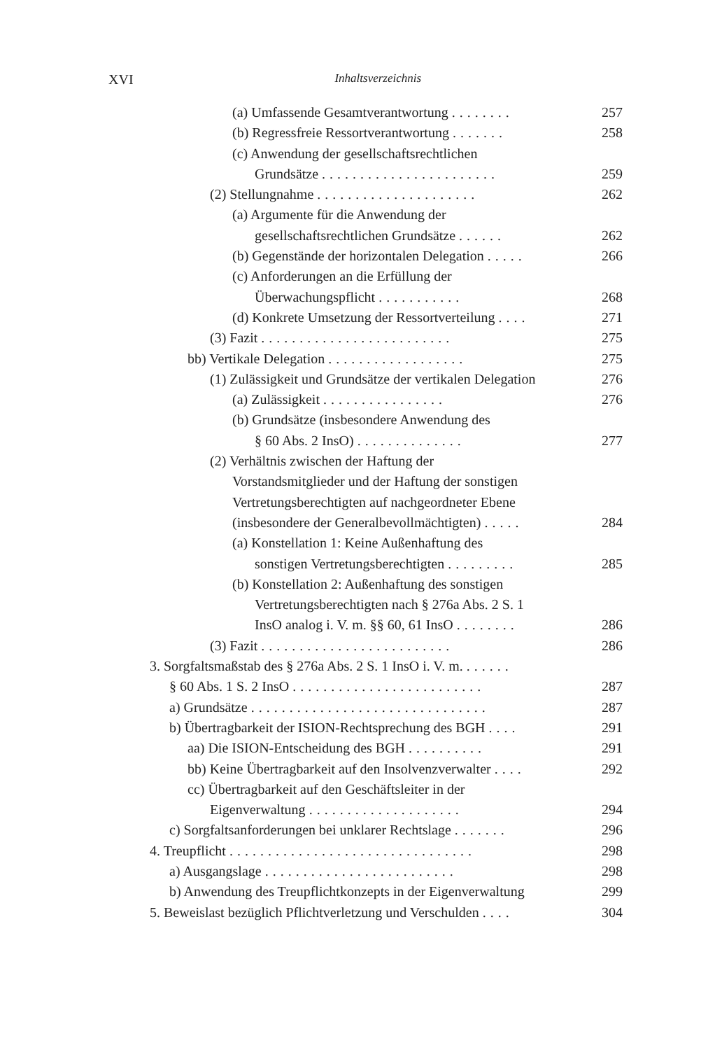XVI
Inhaltsverzeichnis
(a) Umfassende Gesamtverantwortung ........
257
(b) Regressfreie Ressortverantwortung .......
258
(c) Anwendung der gesellschaftsrechtlichen
Grundsätze .......................
259
(2) Stellungnahme .....................
262
(a) Argumente für die Anwendung der
gesellschaftsrechtlichen Grundsätze ......
262
(b) Gegenstände der horizontalen Delegation .....
266
(c) Anforderungen an die Erfüllung der
Überwachungspflicht ...........
268
(d) Konkrete Umsetzung der Ressortverteilung ....
271
(3) Fazit .........................
275
bb) Vertikale Delegation ..................
275
(1) Zulässigkeit und Grundsätze der vertikalen Delegation
276
(a) Zulässigkeit ................
276
(b) Grundsätze (insbesondere Anwendung des
§ 60 Abs. 2 InsO) ..............
277
(2) Verhältnis zwischen der Haftung der
Vorstandsmitglieder und der Haftung der sonstigen
Vertretungsberechtigten auf nachgeordneter Ebene
(insbesondere der Generalbevollmächtigten) .....
284
(a) Konstellation 1: Keine Außenhaftung des
sonstigen Vertretungsberechtigten .........
285
(b) Konstellation 2: Außenhaftung des sonstigen
Vertretungsberechtigten nach § 276a Abs. 2 S. 1
InsO analog i. V. m. §§ 60, 61 InsO ........
286
(3) Fazit .........................
286
3. Sorgfaltsmaßstab des § 276a Abs. 2 S. 1 InsO i. V. m. ......
§ 60 Abs. 1 S. 2 InsO .........................
287
a) Grundsätze ...............................
287
b) Übertragbarkeit der ISION-Rechtsprechung des BGH ....
291
aa) Die ISION-Entscheidung des BGH ..........
291
bb) Keine Übertragbarkeit auf den Insolvenzverwalter ....
292
cc) Übertragbarkeit auf den Geschäftsleiter in der
Eigenverwaltung ....................
294
c) Sorgfaltsanforderungen bei unklarer Rechtslage .......
296
4. Treupflicht ................................
298
a) Ausgangslage .........................
298
b) Anwendung des Treupflichtkonzepts in der Eigenverwaltung
299
5. Beweislast bezüglich Pflichtverletzung und Verschulden ....
304